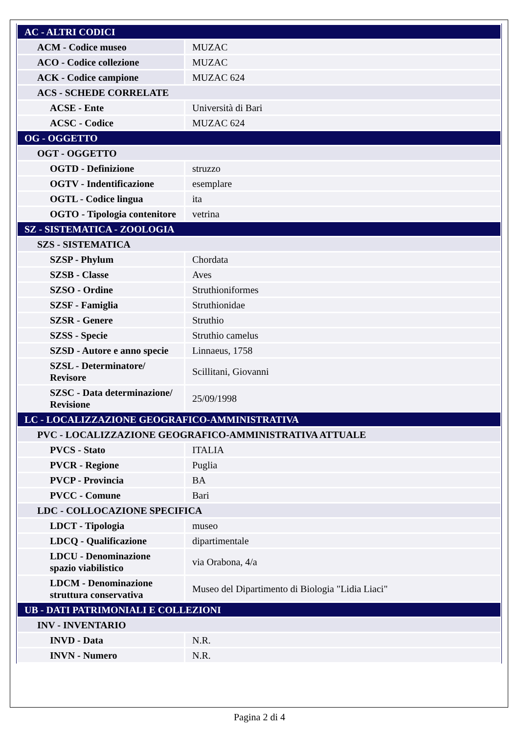| AC - ALTRI CODICI | |
| ACM - Codice museo | MUZAC |
| ACO - Codice collezione | MUZAC |
| ACK - Codice campione | MUZAC 624 |
| ACS - SCHEDE CORRELATE | |
| ACSE - Ente | Università di Bari |
| ACSC - Codice | MUZAC 624 |
| OG - OGGETTO | |
| OGT - OGGETTO | |
| OGTD - Definizione | struzzo |
| OGTV - Indentificazione | esemplare |
| OGTL - Codice lingua | ita |
| OGTO - Tipologia contenitore | vetrina |
| SZ - SISTEMATICA - ZOOLOGIA | |
| SZS - SISTEMATICA | |
| SZSP - Phylum | Chordata |
| SZSB - Classe | Aves |
| SZSO - Ordine | Struthioniformes |
| SZSF - Famiglia | Struthionidae |
| SZSR - Genere | Struthio |
| SZSS - Specie | Struthio camelus |
| SZSD - Autore e anno specie | Linnaeus, 1758 |
| SZSL - Determinatore/ Revisore | Scillitani, Giovanni |
| SZSC - Data determinazione/ Revisione | 25/09/1998 |
| LC - LOCALIZZAZIONE GEOGRAFICO-AMMINISTRATIVA | |
| PVC - LOCALIZZAZIONE GEOGRAFICO-AMMINISTRATIVA ATTUALE | |
| PVCS - Stato | ITALIA |
| PVCR - Regione | Puglia |
| PVCP - Provincia | BA |
| PVCC - Comune | Bari |
| LDC - COLLOCAZIONE SPECIFICA | |
| LDCT - Tipologia | museo |
| LDCQ - Qualificazione | dipartimentale |
| LDCU - Denominazione spazio viabilistico | via Orabona, 4/a |
| LDCM - Denominazione struttura conservativa | Museo del Dipartimento di Biologia "Lidia Liaci" |
| UB - DATI PATRIMONIALI E COLLEZIONI | |
| INV - INVENTARIO | |
| INVD - Data | N.R. |
| INVN - Numero | N.R. |
Pagina 2 di 4